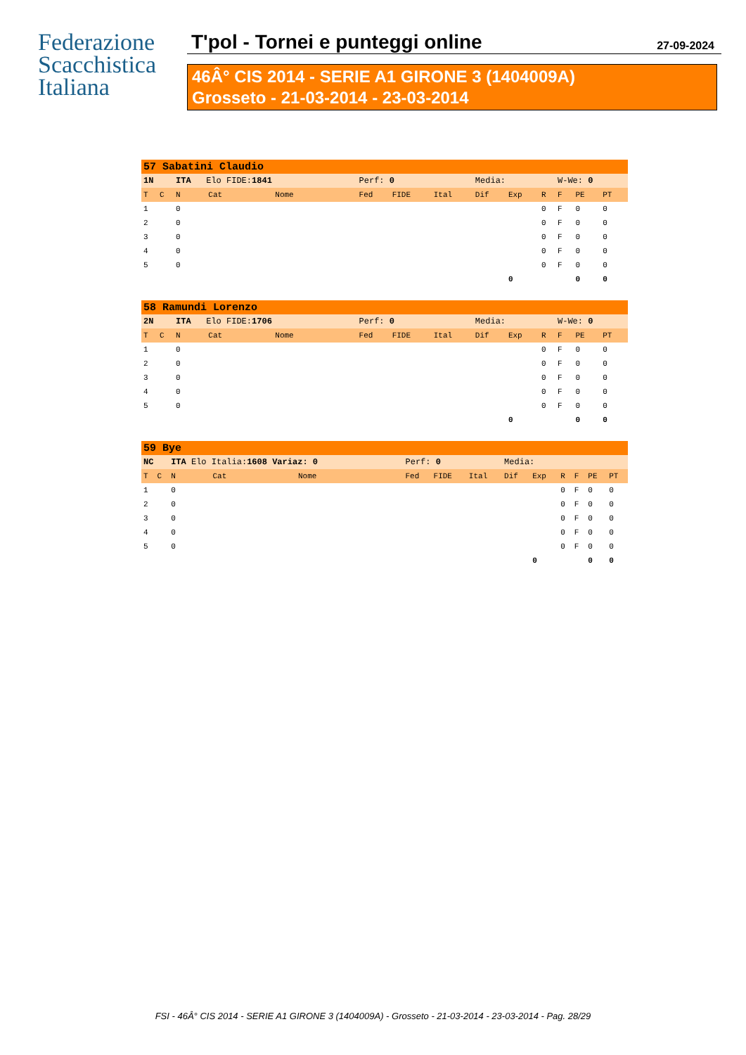Federazione
Scacchistica
Italiana
T'pol - Tornei e punteggi online 27-09-2024
46Â° CIS 2014 - SERIE A1 GIRONE 3 (1404009A)
Grosseto - 21-03-2014 - 23-03-2014
| 57 Sabatini Claudio | | | | | | | | | | | | | |
| 1N | | ITA Elo FIDE: 1841 | | | Perf: 0 | | | Media: | | | W-We: 0 | | |
| T | C | N | Cat | Nome | Fed | FIDE | Ital | Dif | Exp | R | F | PE | PT |
| 1 | | 0 | | | | | | | | 0 | F | 0 | 0 |
| 2 | | 0 | | | | | | | | 0 | F | 0 | 0 |
| 3 | | 0 | | | | | | | | 0 | F | 0 | 0 |
| 4 | | 0 | | | | | | | | 0 | F | 0 | 0 |
| 5 | | 0 | | | | | | | | 0 | F | 0 | 0 |
| | | | | | | | | | 0 | | | 0 | 0 |
| 58 Ramundi Lorenzo | | | | | | | | | | | | | |
| 2N | | ITA Elo FIDE: 1706 | | | Perf: 0 | | | Media: | | | W-We: 0 | | |
| T | C | N | Cat | Nome | Fed | FIDE | Ital | Dif | Exp | R | F | PE | PT |
| 1 | | 0 | | | | | | | | 0 | F | 0 | 0 |
| 2 | | 0 | | | | | | | | 0 | F | 0 | 0 |
| 3 | | 0 | | | | | | | | 0 | F | 0 | 0 |
| 4 | | 0 | | | | | | | | 0 | F | 0 | 0 |
| 5 | | 0 | | | | | | | | 0 | F | 0 | 0 |
| | | | | | | | | | 0 | | | 0 | 0 |
| 59 Bye | | | | | | | | | | | | | |
| NC | | ITA Elo Italia: 1608 Variaz: 0 | | | Perf: 0 | | | Media: | | | | | |
| T | C | N | Cat | Nome | Fed | FIDE | Ital | Dif | Exp | R | F | PE | PT |
| 1 | | 0 | | | | | | | | 0 | F | 0 | 0 |
| 2 | | 0 | | | | | | | | 0 | F | 0 | 0 |
| 3 | | 0 | | | | | | | | 0 | F | 0 | 0 |
| 4 | | 0 | | | | | | | | 0 | F | 0 | 0 |
| 5 | | 0 | | | | | | | | 0 | F | 0 | 0 |
| | | | | | | | | | 0 | | | 0 | 0 |
FSI - 46Â° CIS 2014 - SERIE A1 GIRONE 3 (1404009A) - Grosseto - 21-03-2014 - 23-03-2014 - Pag. 28/29